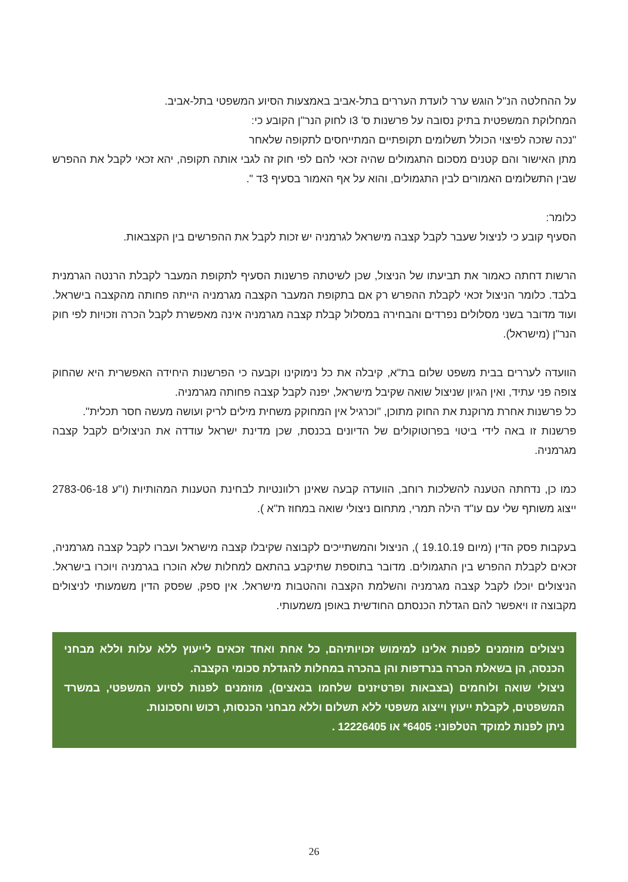על ההחלטה הנ"ל הוגש ערר לועדת העררים בתל-אביב באמצעות הסיוע המשפטי בתל-אביב.
המחלוקת המשפטית בתיק נסובה על פרשנות ס' 3ו לחוק הנר"ן הקובע כי:
"נכה שזכה לפיצוי הכולל תשלומים תקופתיים המתייחסים לתקופה שלאחר
מתן האישור והם קטנים מסכום התגמולים שהיה זכאי להם לפי חוק זה לגבי אותה תקופה, יהא זכאי לקבל את ההפרש שבין התשלומים האמורים לבין התגמולים, והוא על אף האמור בסעיף 3ד ".
כלומר:
הסעיף קובע כי לניצול שעבר לקבל קצבה מישראל לגרמניה יש זכות לקבל את ההפרשים בין הקצבאות.
הרשות דחתה כאמור את תביעתו של הניצול, שכן לשיטתה פרשנות הסעיף לתקופת המעבר לקבלת הרנטה הגרמנית בלבד. כלומר הניצול זכאי לקבלת ההפרש רק אם בתקופת המעבר הקצבה מגרמניה הייתה פחותה מהקצבה בישראל. ועוד מדובר בשני מסלולים נפרדים והבחירה במסלול קבלת קצבה מגרמניה אינה מאפשרת לקבל הכרה וזכויות לפי חוק הנר"ן (מישראל).
הוועדה לעררים בבית משפט שלום בת"א, קיבלה את כל נימוקינו וקבעה כי הפרשנות היחידה האפשרית היא שהחוק צופה פני עתיד, ואין הגיון שניצול שואה שקיבל מישראל, יפנה לקבל קצבה פחותה מגרמניה.
כל פרשנות אחרת מרוקנת את החוק מתוכן, "וכרגיל אין המחוקק משחית מילים לריק ועושה מעשה חסר תכלית".
פרשנות זו באה לידי ביטוי בפרוטוקולים של הדיונים בכנסת, שכן מדינת ישראל עודדה את הניצולים לקבל קצבה מגרמניה.
כמו כן, נדחתה הטענה להשלכות רוחב, הוועדה קבעה שאינן רלוונטיות לבחינת הטענות המהותיות (ו"ע 2783-06-18 ייצוג משותף שלי עם עו"ד הילה תמרי, מתחום ניצולי שואה במחוז ת"א ).
בעקבות פסק הדין (מיום 19.10.19 ), הניצול והמשתייכים לקבוצה שקיבלו קצבה מישראל ועברו לקבל קצבה מגרמניה, זכאים לקבלת ההפרש בין התגמולים. מדובר בתוספת שתיקבע בהתאם למחלות שלא הוכרו בגרמניה ויוכרו בישראל. הניצולים יוכלו לקבל קצבה מגרמניה והשלמת הקצבה וההטבות מישראל. אין ספק, שפסק הדין משמעותי לניצולים מקבוצה זו ויאפשר להם הגדלת הכנסתם החודשית באופן משמעותי.
ניצולים מוזמנים לפנות אלינו למימוש זכויותיהם, כל אחת ואחד זכאים לייעוץ ללא עלות וללא מבחני הכנסה, הן בשאלת הכרה בנרדפות והן בהכרה במחלות להגדלת סכומי הקצבה.
ניצולי שואה ולוחמים (בצבאות ופרטיזנים שלחמו בנאצים), מוזמנים לפנות לסיוע המשפטי, במשרד המשפטים, לקבלת ייעוץ וייצוג משפטי ללא תשלום וללא מבחני הכנסות, רכוש וחסכונות.
ניתן לפנות למוקד הטלפוני: 6405* או 12226405 .
26